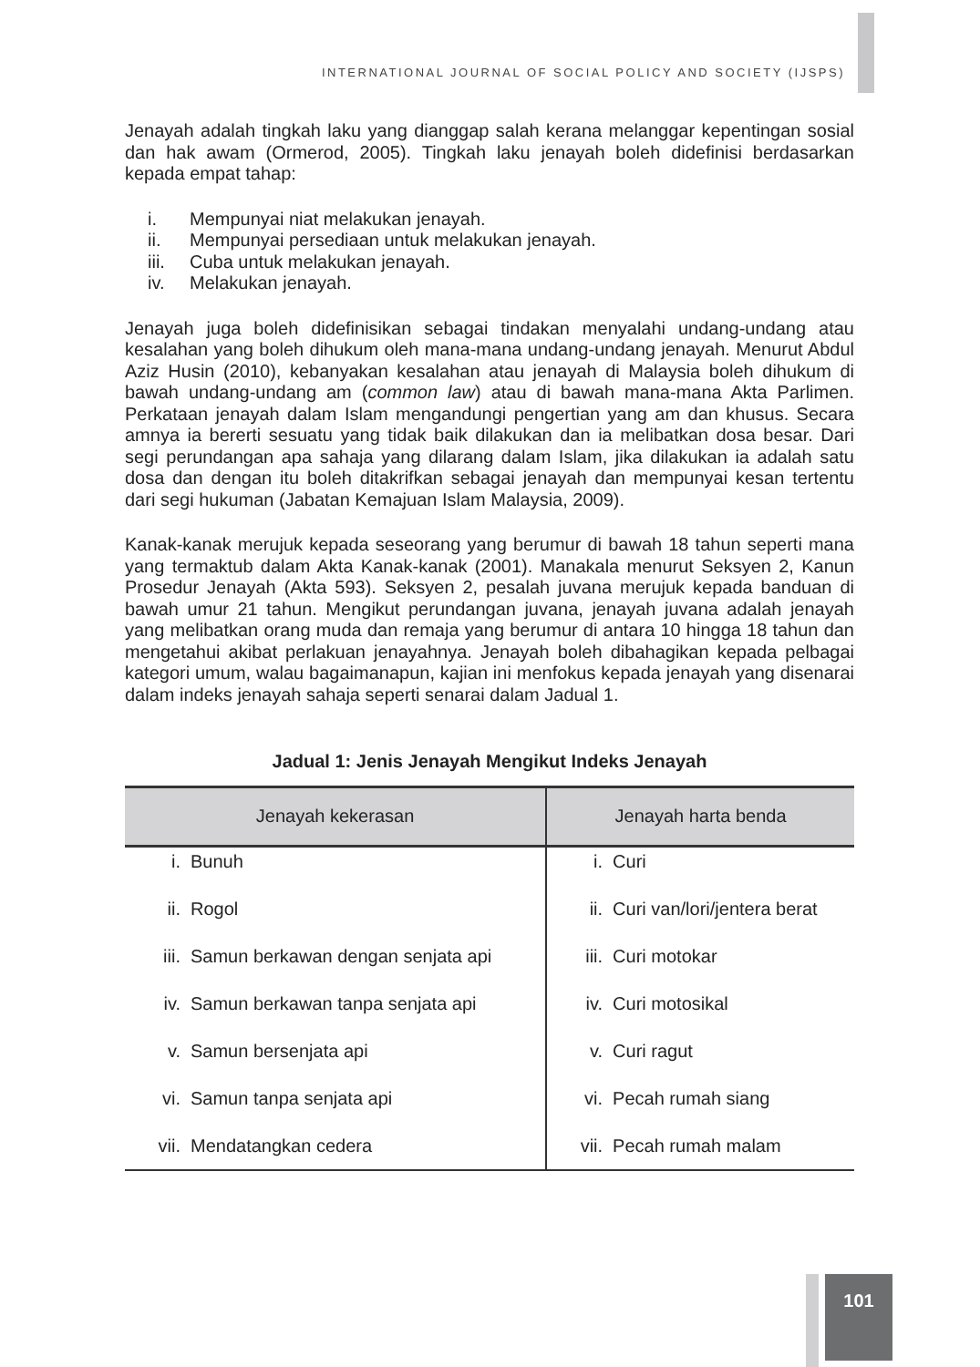INTERNATIONAL JOURNAL OF SOCIAL POLICY AND SOCIETY (IJSPS)
Jenayah adalah tingkah laku yang dianggap salah kerana melanggar kepentingan sosial dan hak awam (Ormerod, 2005). Tingkah laku jenayah boleh didefinisi berdasarkan kepada empat tahap:
i. Mempunyai niat melakukan jenayah.
ii. Mempunyai persediaan untuk melakukan jenayah.
iii. Cuba untuk melakukan jenayah.
iv. Melakukan jenayah.
Jenayah juga boleh didefinisikan sebagai tindakan menyalahi undang-undang atau kesalahan yang boleh dihukum oleh mana-mana undang-undang jenayah. Menurut Abdul Aziz Husin (2010), kebanyakan kesalahan atau jenayah di Malaysia boleh dihukum di bawah undang-undang am (common law) atau di bawah mana-mana Akta Parlimen. Perkataan jenayah dalam Islam mengandungi pengertian yang am dan khusus. Secara amnya ia bererti sesuatu yang tidak baik dilakukan dan ia melibatkan dosa besar. Dari segi perundangan apa sahaja yang dilarang dalam Islam, jika dilakukan ia adalah satu dosa dan dengan itu boleh ditakrifkan sebagai jenayah dan mempunyai kesan tertentu dari segi hukuman (Jabatan Kemajuan Islam Malaysia, 2009).
Kanak-kanak merujuk kepada seseorang yang berumur di bawah 18 tahun seperti mana yang termaktub dalam Akta Kanak-kanak (2001). Manakala menurut Seksyen 2, Kanun Prosedur Jenayah (Akta 593). Seksyen 2, pesalah juvana merujuk kepada banduan di bawah umur 21 tahun. Mengikut perundangan juvana, jenayah juvana adalah jenayah yang melibatkan orang muda dan remaja yang berumur di antara 10 hingga 18 tahun dan mengetahui akibat perlakuan jenayahnya. Jenayah boleh dibahagikan kepada pelbagai kategori umum, walau bagaimanapun, kajian ini menfokus kepada jenayah yang disenarai dalam indeks jenayah sahaja seperti senarai dalam Jadual 1.
Jadual 1: Jenis Jenayah Mengikut Indeks Jenayah
| Jenayah kekerasan | | Jenayah harta benda | |
| --- | --- | --- | --- |
| i. | Bunuh | i. | Curi |
| ii. | Rogol | ii. | Curi van/lori/jentera berat |
| iii. | Samun berkawan dengan senjata api | iii. | Curi motokar |
| iv. | Samun berkawan tanpa senjata api | iv. | Curi motosikal |
| v. | Samun bersenjata api | v. | Curi ragut |
| vi. | Samun tanpa senjata api | vi. | Pecah rumah siang |
| vii. | Mendatangkan cedera | vii. | Pecah rumah malam |
101